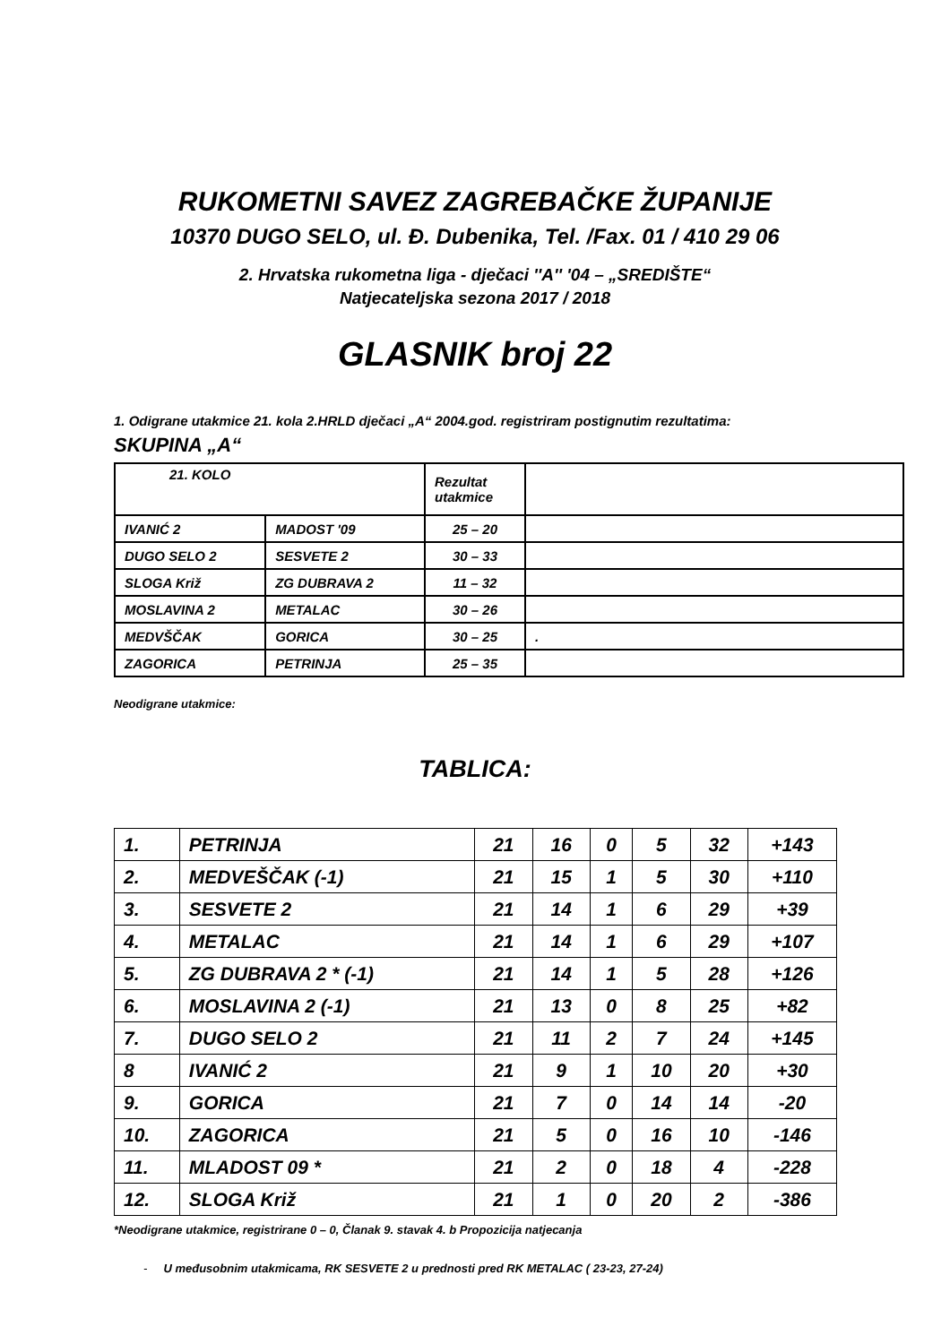RUKOMETNI SAVEZ ZAGREBAČKE ŽUPANIJE
10370 DUGO SELO, ul. Đ. Dubenika, Tel. /Fax. 01 / 410 29 06
2. Hrvatska rukometna liga - dječaci ''A'' '04 – „SREDIŠTE“
Natjecateljska sezona 2017 / 2018
GLASNIK broj 22
1. Odigrane utakmice 21. kola 2.HRLD dječaci „A“ 2004.god. registriram postignutim rezultatima:
SKUPINA „A“
| 21. KOLO | | Rezultat utakmice | |
| IVANIĆ 2 | MADOST '09 | 25 – 20 | |
| DUGO SELO 2 | SESVETE 2 | 30 – 33 | |
| SLOGA Križ | ZG DUBRAVA 2 | 11 – 32 | |
| MOSLAVINA 2 | METALAC | 30 – 26 | |
| MEDVŠČAK | GORICA | 30 – 25 | . |
| ZAGORICA | PETRINJA | 25 – 35 | |
Neodigrane utakmice:
TABLICA:
| 1. | PETRINJA | 21 | 16 | 0 | 5 | 32 | +143 |
| 2. | MEDVEŠČAK (-1) | 21 | 15 | 1 | 5 | 30 | +110 |
| 3. | SESVETE 2 | 21 | 14 | 1 | 6 | 29 | +39 |
| 4. | METALAC | 21 | 14 | 1 | 6 | 29 | +107 |
| 5. | ZG DUBRAVA 2 * (-1) | 21 | 14 | 1 | 5 | 28 | +126 |
| 6. | MOSLAVINA 2 (-1) | 21 | 13 | 0 | 8 | 25 | +82 |
| 7. | DUGO SELO 2 | 21 | 11 | 2 | 7 | 24 | +145 |
| 8 | IVANIĆ 2 | 21 | 9 | 1 | 10 | 20 | +30 |
| 9. | GORICA | 21 | 7 | 0 | 14 | 14 | -20 |
| 10. | ZAGORICA | 21 | 5 | 0 | 16 | 10 | -146 |
| 11. | MLADOST 09 * | 21 | 2 | 0 | 18 | 4 | -228 |
| 12. | SLOGA Križ | 21 | 1 | 0 | 20 | 2 | -386 |
*Neodigrane utakmice, registrirane 0 – 0, Članak 9. stavak 4. b Propozicija natjecanja
- U međusobnim utakmicama, RK SESVETE 2 u prednosti pred RK METALAC ( 23-23, 27-24)